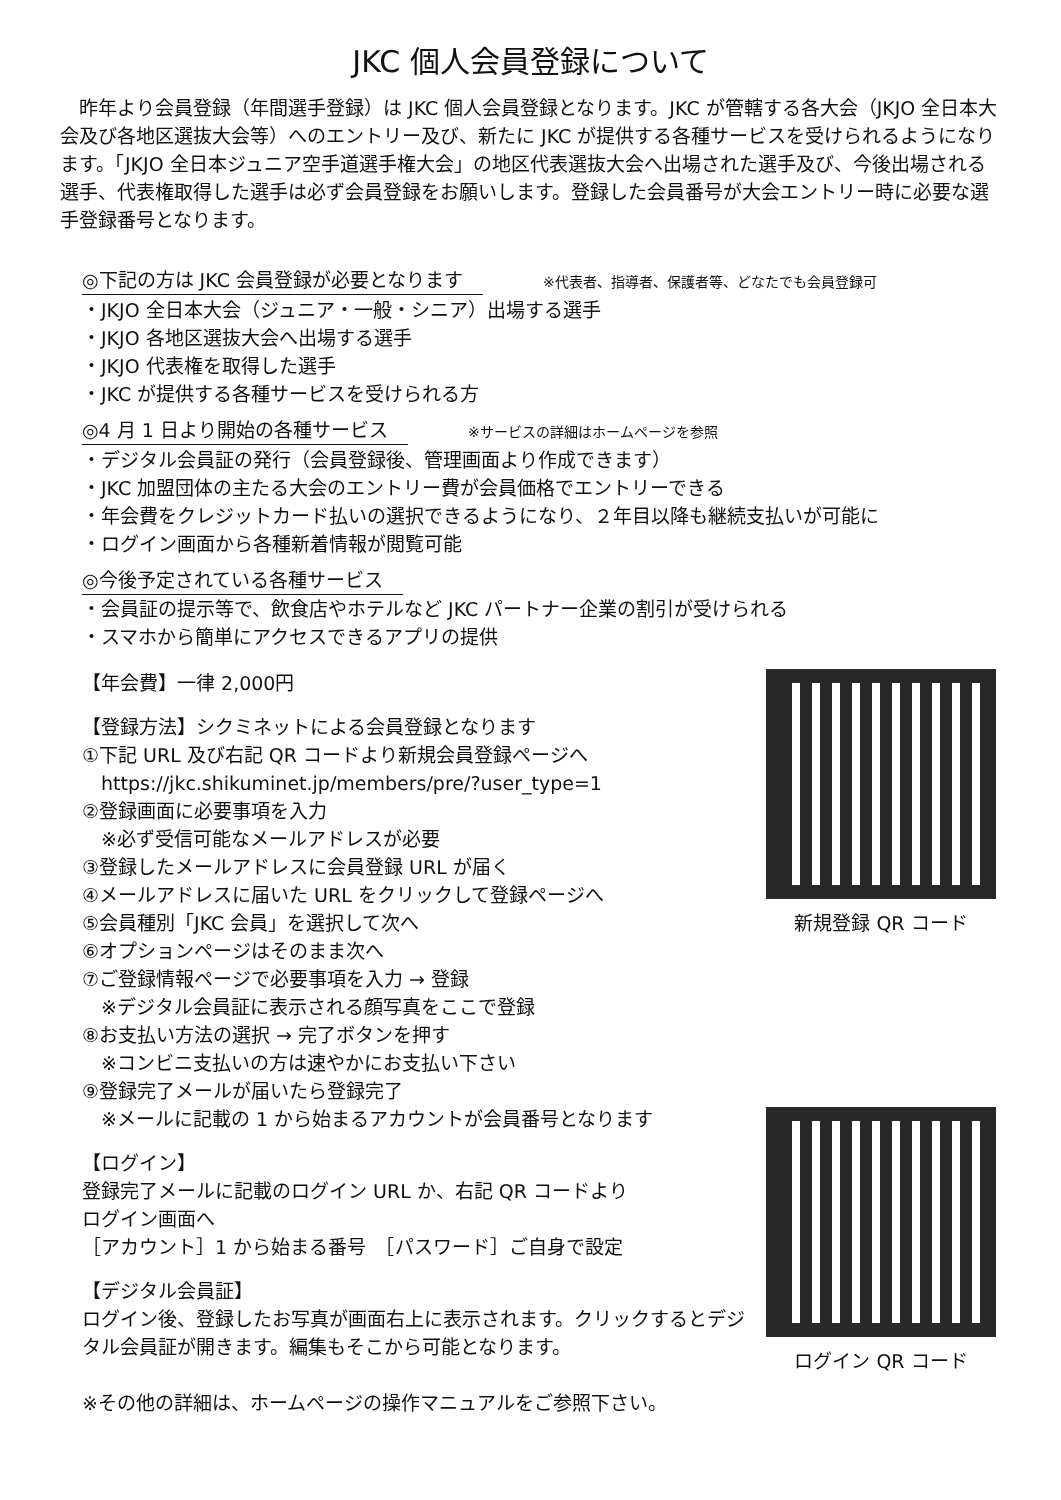JKC 個人会員登録について
　昨年より会員登録（年間選手登録）は JKC 個人会員登録となります。JKC が管轄する各大会（JKJO 全日本大会及び各地区選抜大会等）へのエントリー及び、新たに JKC が提供する各種サービスを受けられるようになります。「JKJO 全日本ジュニア空手道選手権大会」の地区代表選抜大会へ出場された選手及び、今後出場される選手、代表権取得した選手は必ず会員登録をお願いします。登録した会員番号が大会エントリー時に必要な選手登録番号となります。
◎下記の方は JKC 会員登録が必要となります ※代表者、指導者、保護者等、どなたでも会員登録可
・JKJO 全日本大会（ジュニア・一般・シニア）出場する選手
・JKJO 各地区選抜大会へ出場する選手
・JKJO 代表権を取得した選手
・JKC が提供する各種サービスを受けられる方
◎4 月 1 日より開始の各種サービス ※サービスの詳細はホームページを参照
・デジタル会員証の発行（会員登録後、管理画面より作成できます）
・JKC 加盟団体の主たる大会のエントリー費が会員価格でエントリーできる
・年会費をクレジットカード払いの選択できるようになり、２年目以降も継続支払いが可能に
・ログイン画面から各種新着情報が閲覧可能
◎今後予定されている各種サービス
・会員証の提示等で、飲食店やホテルなど JKC パートナー企業の割引が受けられる
・スマホから簡単にアクセスできるアプリの提供
【年会費】一律 2,000円
【登録方法】シクミネットによる会員登録となります
①下記 URL 及び右記 QR コードより新規会員登録ページへ
　https://jkc.shikuminet.jp/members/pre/?user_type=1
②登録画面に必要事項を入力
　※必ず受信可能なメールアドレスが必要
③登録したメールアドレスに会員登録 URL が届く
④メールアドレスに届いた URL をクリックして登録ページへ
⑤会員種別「JKC 会員」を選択して次へ
⑥オプションページはそのまま次へ
⑦ご登録情報ページで必要事項を入力 → 登録
　※デジタル会員証に表示される顔写真をここで登録
⑧お支払い方法の選択 → 完了ボタンを押す
　※コンビニ支払いの方は速やかにお支払い下さい
⑨登録完了メールが届いたら登録完了
　※メールに記載の 1 から始まるアカウントが会員番号となります
【ログイン】
登録完了メールに記載のログイン URL か、右記 QR コードより
ログイン画面へ
［アカウント］1 から始まる番号　［パスワード］ご自身で設定
【デジタル会員証】
ログイン後、登録したお写真が画面右上に表示されます。クリックするとデジタル会員証が開きます。編集もそこから可能となります。
※その他の詳細は、ホームページの操作マニュアルをご参照下さい。
新規登録 QR コード
ログイン QR コード